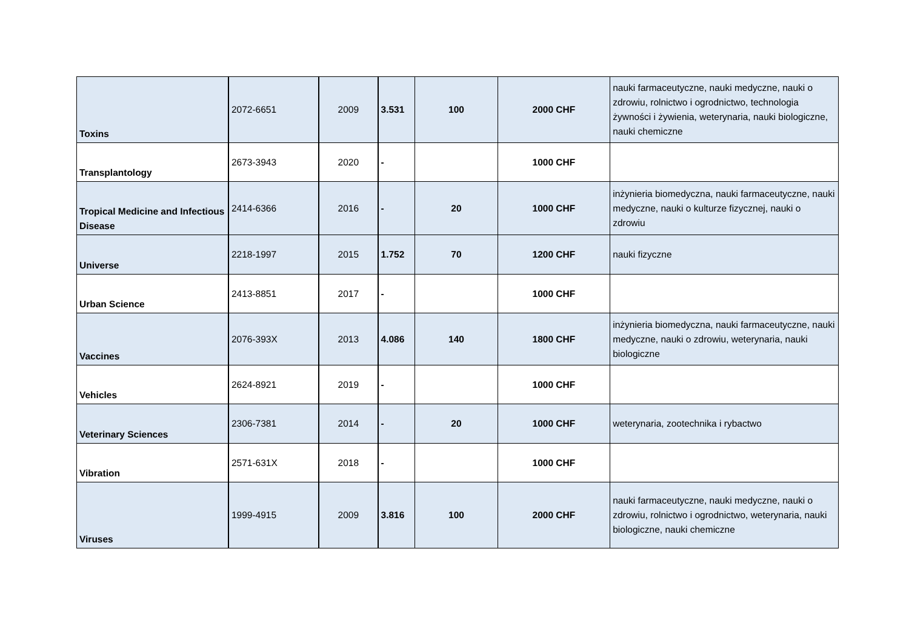| Toxins | 2072-6651 | 2009 | 3.531 | 100 | 2000 CHF | nauki farmaceutyczne, nauki medyczne, nauki o zdrowiu, rolnictwo i ogrodnictwo, technologia żywności i żywienia, weterynaria, nauki biologiczne, nauki chemiczne |
| Transplantology | 2673-3943 | 2020 | - | | 1000 CHF | |
| Tropical Medicine and Infectious Disease | 2414-6366 | 2016 | - | 20 | 1000 CHF | inżynieria biomedyczna, nauki farmaceutyczne, nauki medyczne, nauki o kulturze fizycznej, nauki o zdrowiu |
| Universe | 2218-1997 | 2015 | 1.752 | 70 | 1200 CHF | nauki fizyczne |
| Urban Science | 2413-8851 | 2017 | - | | 1000 CHF | |
| Vaccines | 2076-393X | 2013 | 4.086 | 140 | 1800 CHF | inżynieria biomedyczna, nauki farmaceutyczne, nauki medyczne, nauki o zdrowiu, weterynaria, nauki biologiczne |
| Vehicles | 2624-8921 | 2019 | - | | 1000 CHF | |
| Veterinary Sciences | 2306-7381 | 2014 | - | 20 | 1000 CHF | weterynaria, zootechnika i rybactwo |
| Vibration | 2571-631X | 2018 | - | | 1000 CHF | |
| Viruses | 1999-4915 | 2009 | 3.816 | 100 | 2000 CHF | nauki farmaceutyczne, nauki medyczne, nauki o zdrowiu, rolnictwo i ogrodnictwo, weterynaria, nauki biologiczne, nauki chemiczne |